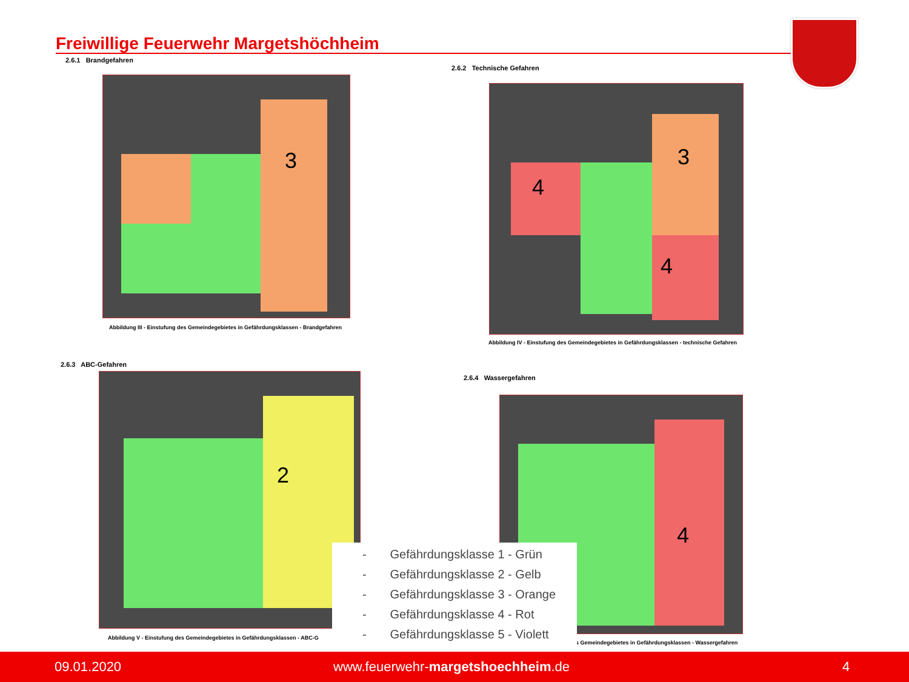Freiwillige Feuerwehr Margetshöchheim
2.6.1 Brandgefahren
3
Abbildung III - Einstufung des Gemeindegebietes in Gefährdungsklassen - Brandgefahren
2.6.2 Technische Gefahren
3
4
4
Abbildung IV - Einstufung des Gemeindegebietes in Gefährdungsklassen - technische Gefahren
2.6.3 ABC-Gefahren
2
Abbildung V - Einstufung des Gemeindegebietes in Gefährdungsklassen - ABC-G
2.6.4 Wassergefahren
4
s Gemeindegebietes in Gefährdungsklassen - Wassergefahren
- Gefährdungsklasse 1 - Grün
- Gefährdungsklasse 2 - Gelb
- Gefährdungsklasse 3 - Orange
- Gefährdungsklasse 4 - Rot
- Gefährdungsklasse 5 - Violett
09.01.2020 www.feuerwehr-margetshoechheim.de 4